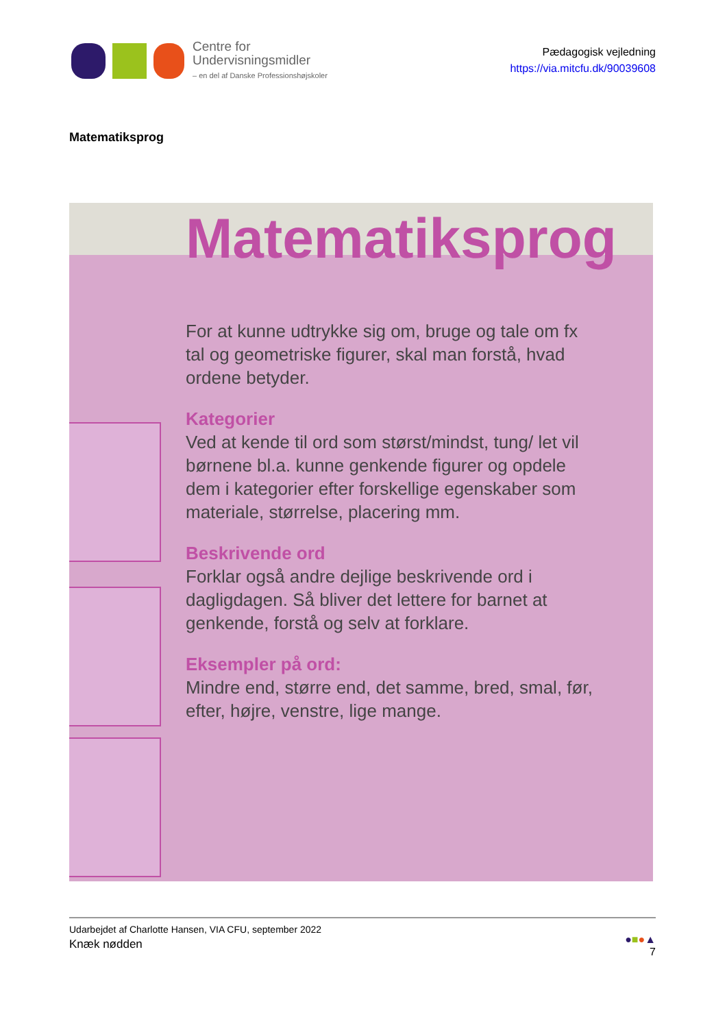Centre for
Undervisningsmidler
– en del af Danske Professionshøjskoler
Pædagogisk vejledning
https://via.mitcfu.dk/90039608
Matematiksprog
Matematiksprog
For at kunne udtrykke sig om, bruge og tale om fx tal og geometriske figurer, skal man forstå, hvad ordene betyder.
Kategorier
Ved at kende til ord som størst/mindst, tung/ let vil børnene bl.a. kunne genkende figurer og opdele dem i kategorier efter forskellige egenskaber som materiale, størrelse, placering mm.
Beskrivende ord
Forklar også andre dejlige beskrivende ord i dagligdagen. Så bliver det lettere for barnet at genkende, forstå og selv at forklare.
Eksempler på ord:
Mindre end, større end, det samme, bred, smal, før, efter, højre, venstre, lige mange.
Udarbejdet af Charlotte Hansen, VIA CFU, september 2022
Knæk nødden
●■●▲
7